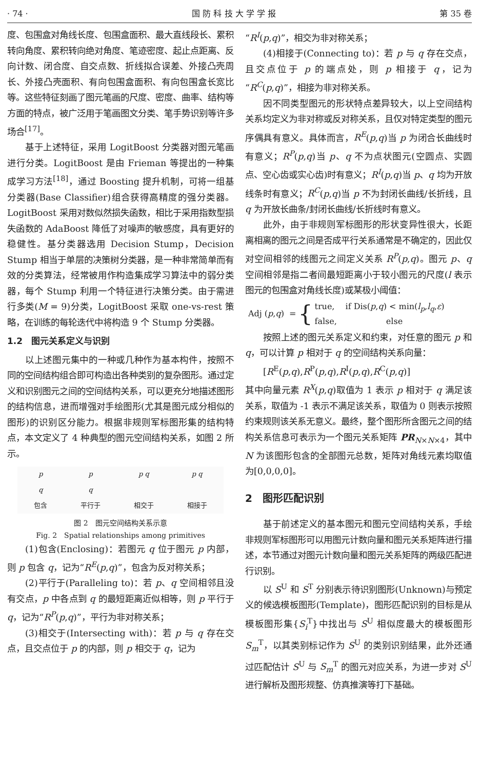· 74 · 国 防 科 技 大 学 学 报 第 35 卷
度、包围盒对角线长度、包围盒面积、最大直线段长、累积转向角度、累积转向绝对角度、笔迹密度、起止点距离、反向计数、闭合度、自交点数、折线拟合误差、外接凸壳周长、外接凸壳面积、有向包围盒面积、有向包围盒长宽比等。这些特征刻画了图元笔画的尺度、密度、曲率、结构等方面的特点，被广泛用于笔画图文分类、笔手势识别等许多场合<sup>[17]</sup>。
基于上述特征，采用 LogitBoost 分类器对图元笔画进行分类。LogitBoost 是由 Frieman 等提出的一种集成学习方法<sup>[18]</sup>，通过 Boosting 提升机制，可将一组基分类器(Base Classifier)组合获得高精度的强分类器。LogitBoost 采用对数似然损失函数，相比于采用指数型损失函数的 AdaBoost 降低了对噪声的敏感度，具有更好的稳健性。基分类器选用 Decision Stump，Decision Stump 相当于单层的决策树分类器，是一种非常简单而有效的分类算法，经常被用作构造集成学习算法中的弱分类器，每个 Stump 利用一个特征进行决策分类。由于需进行多类(M = 9)分类，LogitBoost 采取 one-vs-rest 策略，在训练的每轮迭代中将构造 9 个 Stump 分类器。
1.2　图元关系定义与识别
以上述图元集中的一种或几种作为基本构件，按照不同的空间结构组合即可构造出各种类别的复杂图形。通过定义和识别图元之间的空间结构关系，可以更充分地描述图形的结构信息，进而增强对手绘图形(尤其是图元成分相似的图形)的识别区分能力。根据非规则军标图形集的结构特点，本文定义了 4 种典型的图元空间结构关系，如图 2 所示。
p
q
包含
p
q
平行于
p q
相交于
p q
相接于
图 2　图元空间结构关系示意
Fig. 2　Spatial relationships among primitives
(1)包含(Enclosing)：若图元 q 位于图元 p 内部，则 p 包含 q，记为“R<sup>E</sup>(p,q)”，包含为反对称关系；
(2)平行于(Paralleling to)：若 p、q 空间相邻且没有交点，p 中各点到 q 的最短距离近似相等，则 p 平行于 q，记为“R<sup>P</sup>(p,q)”，平行为非对称关系；
(3)相交于(Intersecting with)：若 p 与 q 存在交点，且交点位于 p 的内部，则 p 相交于 q，记为
“R<sup>I</sup>(p,q)”，相交为非对称关系；
(4)相接于(Connecting to)：若 p 与 q 存在交点，且交点位于 p 的端点处，则 p 相接于 q，记为“R<sup>C</sup>(p,q)”，相接为非对称关系。
因不同类型图元的形状特点差异较大，以上空间结构关系均定义为非对称或反对称关系，且仅对特定类型的图元序偶具有意义。具体而言，R<sup>E</sup>(p,q)当 p 为闭合长曲线时有意义；R<sup>P</sup>(p,q)当 p、q 不为点状图元(空圆点、实圆点、空心齿或实心齿)时有意义；R<sup>I</sup>(p,q)当 p、q 均为开放线条时有意义；R<sup>C</sup>(p,q)当 p 不为封闭长曲线/长折线，且 q 为开放长曲条/封闭长曲线/长折线时有意义。
此外，由于非规则军标图形的形状变异性很大，长距离相离的图元之间是否成平行关系通常是不确定的，因此仅对空间相邻的线图元之间定义关系 R<sup>P</sup>(p,q)。图元 p、q 空间相邻是指二者间最短距离小于较小图元的尺度(l 表示图元的包围盒对角线长度)或某极小阈值：
Adj (p,q) = { true,　 if Dis(p,q) < min(l<sub>p</sub>,l<sub>q</sub>,ε)
false,　　　　　　else
按照上述的图元关系定义和约束，对任意的图元 p 和 q，可以计算 p 相对于 q 的空间结构关系向量：
[R<sup>E</sup>(p,q),R<sup>P</sup>(p,q),R<sup>I</sup>(p,q),R<sup>C</sup>(p,q)]
其中向量元素 R<sup>X</sup>(p,q)取值为 1 表示 p 相对于 q 满足该关系，取值为 -1 表示不满足该关系，取值为 0 则表示按照约束规则该关系无意义。最终，整个图形所含图元之间的结构关系信息可表示为一个图元关系矩阵 PR<sub>N×N×4</sub>，其中 N 为该图形包含的全部图元总数，矩阵对角线元素均取值为[0,0,0,0]。
2　图形匹配识别
基于前述定义的基本图元和图元空间结构关系，手绘非规则军标图形可以用图元计数向量和图元关系矩阵进行描述，本节通过对图元计数向量和图元关系矩阵的两级匹配进行识别。
以 S<sup>U</sup> 和 S<sup>T</sup> 分别表示待识别图形(Unknown)与预定义的候选模板图形(Template)，图形匹配识别的目标是从模板图形集{S<sub>i</sub><sup>T</sup>}中找出与 S<sup>U</sup> 相似度最大的模板图形 S<sub>m</sub><sup>T</sup>，以其类别标记作为 S<sup>U</sup> 的类别识别结果，此外还通过匹配估计 S<sup>U</sup> 与 S<sub>m</sub><sup>T</sup> 的图元对应关系，为进一步对 S<sup>U</sup> 进行解析及图形规整、仿真推演等打下基础。